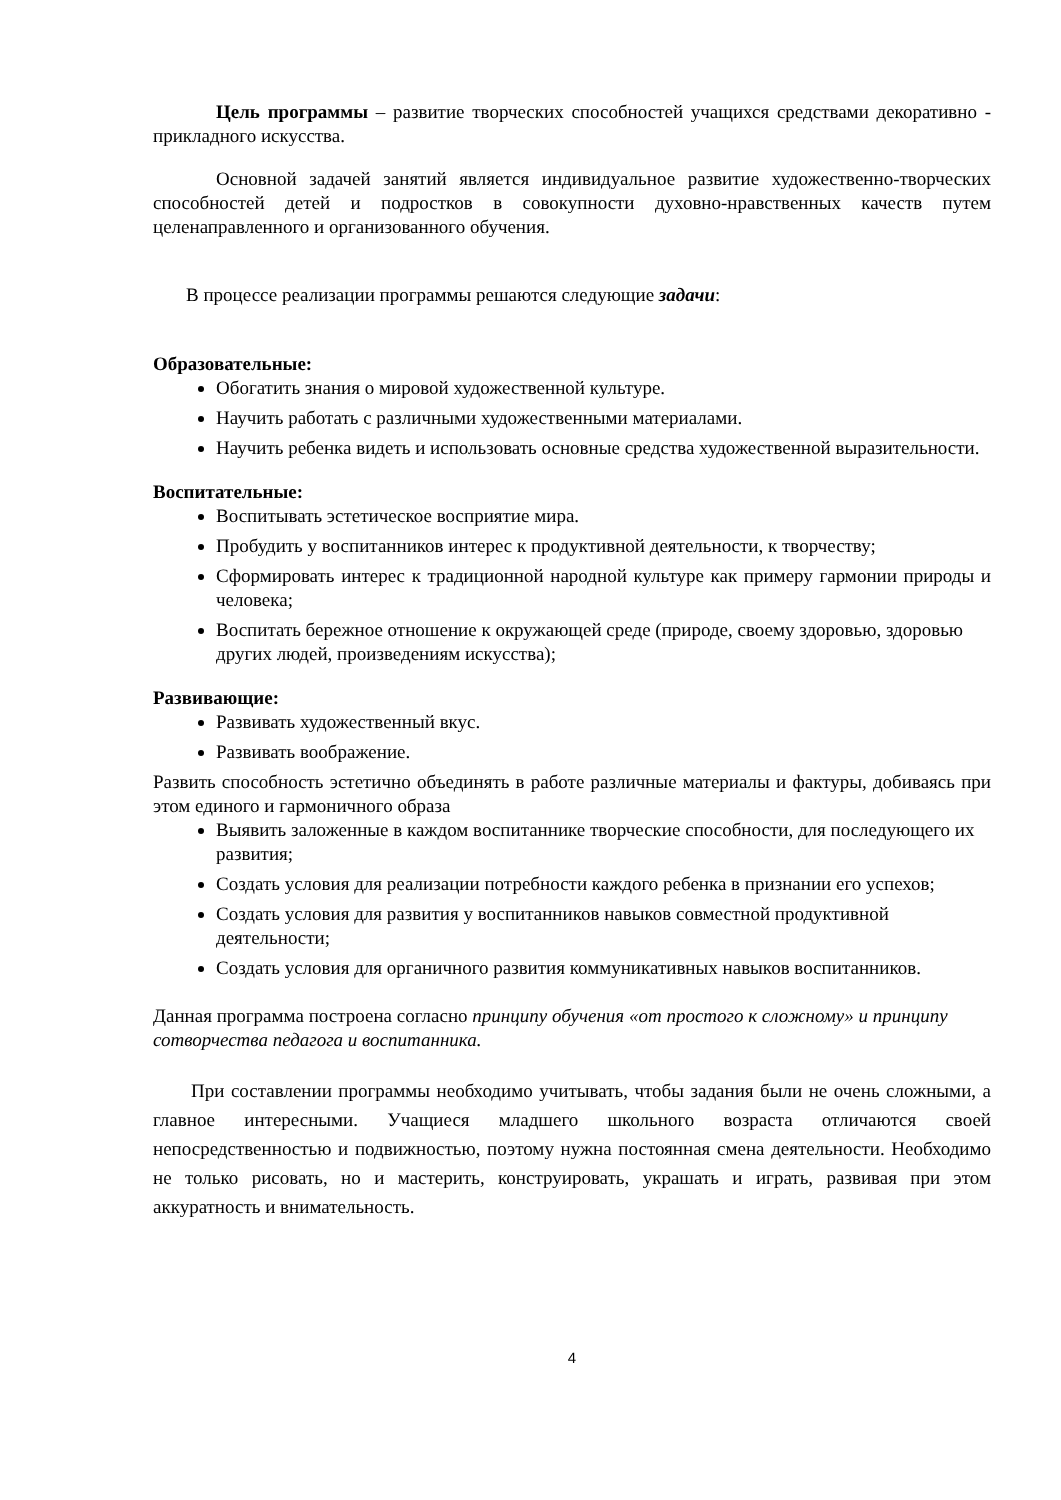Цель программы – развитие творческих способностей учащихся средствами декоративно - прикладного искусства.
Основной задачей занятий является индивидуальное развитие художественно-творческих способностей детей и подростков в совокупности духовно-нравственных качеств путем целенаправленного и организованного обучения.
В процессе реализации программы решаются следующие задачи:
Образовательные:
Обогатить знания о мировой художественной культуре.
Научить работать с различными художественными материалами.
Научить ребенка видеть и использовать основные средства художественной выразительности.
Воспитательные:
Воспитывать эстетическое восприятие мира.
Пробудить у воспитанников интерес к продуктивной деятельности, к творчеству;
Сформировать интерес к традиционной народной культуре как примеру гармонии природы и человека;
Воспитать бережное отношение к окружающей среде (природе, своему здоровью, здоровью других людей, произведениям искусства);
Развивающие:
Развивать художественный вкус.
Развивать воображение.
Развить способность эстетично объединять в работе различные материалы и фактуры, добиваясь при этом единого и гармоничного образа
Выявить заложенные в каждом воспитаннике творческие способности, для последующего их развития;
Создать условия для реализации потребности каждого ребенка в признании его успехов;
Создать условия для развития у воспитанников навыков совместной продуктивной деятельности;
Создать условия для органичного развития коммуникативных навыков воспитанников.
Данная программа построена согласно принципу обучения «от простого к сложному» и принципу сотворчества педагога и воспитанника.
При составлении программы необходимо учитывать, чтобы задания были не очень сложными, а главное интересными. Учащиеся младшего школьного возраста отличаются своей непосредственностью и подвижностью, поэтому нужна постоянная смена деятельности. Необходимо не только рисовать, но и мастерить, конструировать, украшать и играть, развивая при этом аккуратность и внимательность.
4